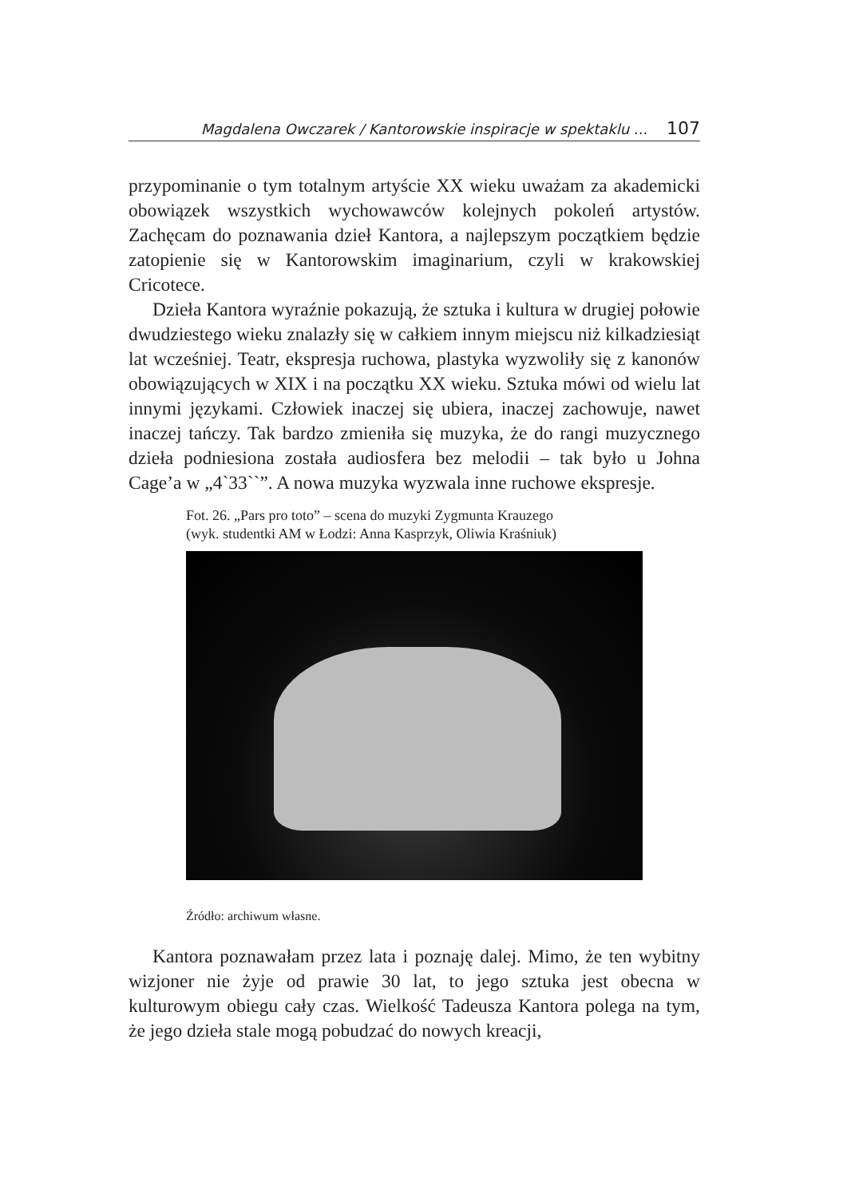Magdalena Owczarek / Kantorowskie inspiracje w spektaklu ... 107
przypominanie o tym totalnym artyście XX wieku uważam za akademicki obowiązek wszystkich wychowawców kolejnych pokoleń artystów. Zachęcam do poznawania dzieł Kantora, a najlepszym początkiem będzie zatopienie się w Kantorowskim imaginarium, czyli w krakowskiej Cricotece.
Dzieła Kantora wyraźnie pokazują, że sztuka i kultura w drugiej połowie dwudziestego wieku znalazły się w całkiem innym miejscu niż kilkadziesiąt lat wcześniej. Teatr, ekspresja ruchowa, plastyka wyzwoliły się z kanonów obowiązujących w XIX i na początku XX wieku. Sztuka mówi od wielu lat innymi językami. Człowiek inaczej się ubiera, inaczej zachowuje, nawet inaczej tańczy. Tak bardzo zmieniła się muzyka, że do rangi muzycznego dzieła podniesiona została audiosfera bez melodii – tak było u Johna Cage’a w „4`33``”. A nowa muzyka wyzwala inne ruchowe ekspresje.
Fot. 26. „Pars pro toto” – scena do muzyki Zygmunta Krauzego
(wyk. studentki AM w Łodzi: Anna Kasprzyk, Oliwia Kraśniuk)
Źródło: archiwum własne.
Kantora poznawałam przez lata i poznaję dalej. Mimo, że ten wybitny wizjoner nie żyje od prawie 30 lat, to jego sztuka jest obecna w kulturowym obiegu cały czas. Wielkość Tadeusza Kantora polega na tym, że jego dzieła stale mogą pobudzać do nowych kreacji,